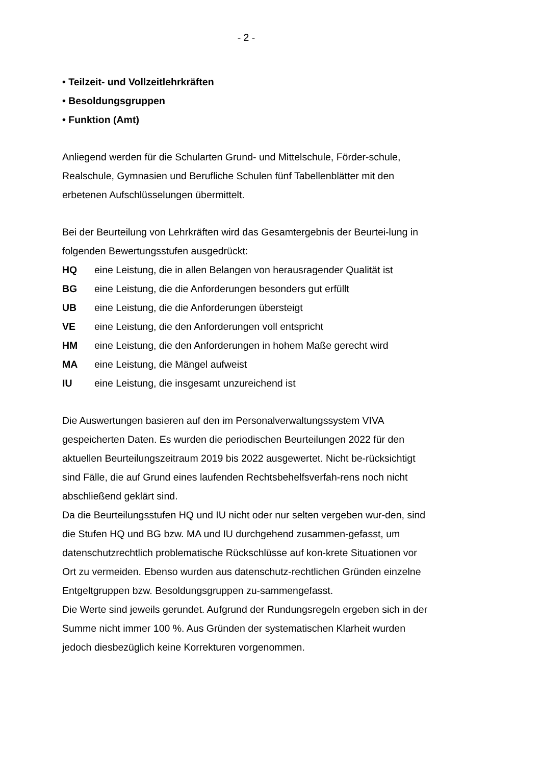- 2 -
• Teilzeit- und Vollzeitlehrkräften
• Besoldungsgruppen
• Funktion (Amt)
Anliegend werden für die Schularten Grund- und Mittelschule, Förder-schule, Realschule, Gymnasien und Berufliche Schulen fünf Tabellenblätter mit den erbetenen Aufschlüsselungen übermittelt.
Bei der Beurteilung von Lehrkräften wird das Gesamtergebnis der Beurtei-lung in folgenden Bewertungsstufen ausgedrückt:
HQ eine Leistung, die in allen Belangen von herausragender Qualität ist
BG eine Leistung, die die Anforderungen besonders gut erfüllt
UB eine Leistung, die die Anforderungen übersteigt
VE eine Leistung, die den Anforderungen voll entspricht
HM eine Leistung, die den Anforderungen in hohem Maße gerecht wird
MA eine Leistung, die Mängel aufweist
IU eine Leistung, die insgesamt unzureichend ist
Die Auswertungen basieren auf den im Personalverwaltungssystem VIVA gespeicherten Daten. Es wurden die periodischen Beurteilungen 2022 für den aktuellen Beurteilungszeitraum 2019 bis 2022 ausgewertet. Nicht be-rücksichtigt sind Fälle, die auf Grund eines laufenden Rechtsbehelfsverfah-rens noch nicht abschließend geklärt sind.
Da die Beurteilungsstufen HQ und IU nicht oder nur selten vergeben wur-den, sind die Stufen HQ und BG bzw. MA und IU durchgehend zusammen-gefasst, um datenschutzrechtlich problematische Rückschlüsse auf kon-krete Situationen vor Ort zu vermeiden. Ebenso wurden aus datenschutz-rechtlichen Gründen einzelne Entgeltgruppen bzw. Besoldungsgruppen zu-sammengefasst.
Die Werte sind jeweils gerundet. Aufgrund der Rundungsregeln ergeben sich in der Summe nicht immer 100 %. Aus Gründen der systematischen Klarheit wurden jedoch diesbezüglich keine Korrekturen vorgenommen.